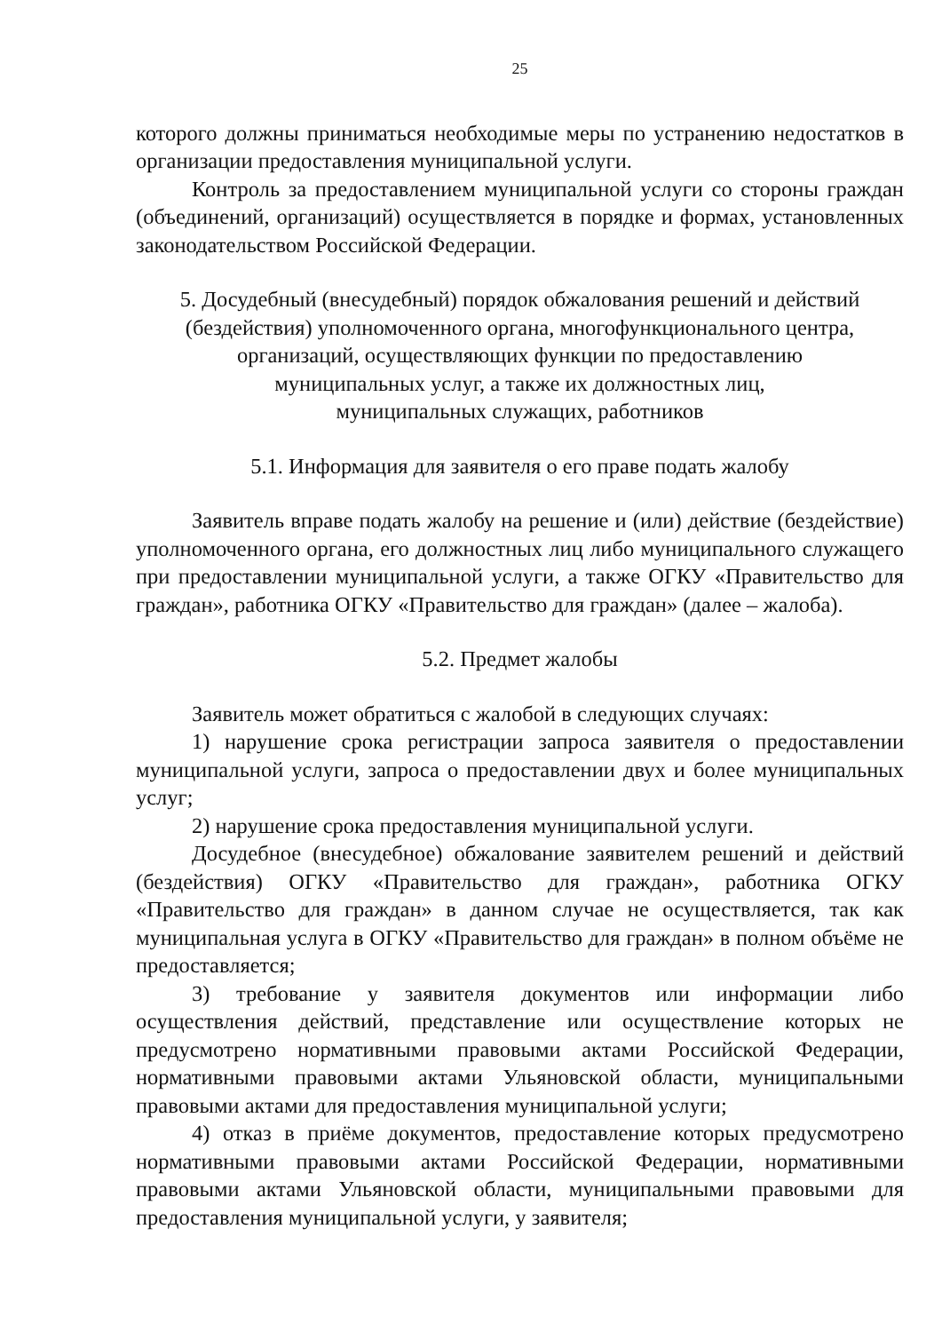25
которого должны приниматься необходимые меры по устранению недостатков в организации предоставления муниципальной услуги.
Контроль за предоставлением муниципальной услуги со стороны граждан (объединений, организаций) осуществляется в порядке и формах, установленных законодательством Российской Федерации.
5. Досудебный (внесудебный) порядок обжалования решений и действий
(бездействия) уполномоченного органа, многофункционального центра,
организаций, осуществляющих функции по предоставлению
муниципальных услуг, а также их должностных лиц,
муниципальных служащих, работников
5.1. Информация для заявителя о его праве подать жалобу
Заявитель вправе подать жалобу на решение и (или) действие (бездействие) уполномоченного органа, его должностных лиц либо муниципального служащего при предоставлении муниципальной услуги, а также ОГКУ «Правительство для граждан», работника ОГКУ «Правительство для граждан» (далее – жалоба).
5.2. Предмет жалобы
Заявитель может обратиться с жалобой в следующих случаях:
1) нарушение срока регистрации запроса заявителя о предоставлении муниципальной услуги, запроса о предоставлении двух и более муниципальных услуг;
2) нарушение срока предоставления муниципальной услуги.
Досудебное (внесудебное) обжалование заявителем решений и действий (бездействия) ОГКУ «Правительство для граждан», работника ОГКУ «Правительство для граждан» в данном случае не осуществляется, так как муниципальная услуга в ОГКУ «Правительство для граждан» в полном объёме не предоставляется;
3) требование у заявителя документов или информации либо осуществления действий, представление или осуществление которых не предусмотрено нормативными правовыми актами Российской Федерации, нормативными правовыми актами Ульяновской области, муниципальными правовыми актами для предоставления муниципальной услуги;
4) отказ в приёме документов, предоставление которых предусмотрено нормативными правовыми актами Российской Федерации, нормативными правовыми актами Ульяновской области, муниципальными правовыми для предоставления муниципальной услуги, у заявителя;